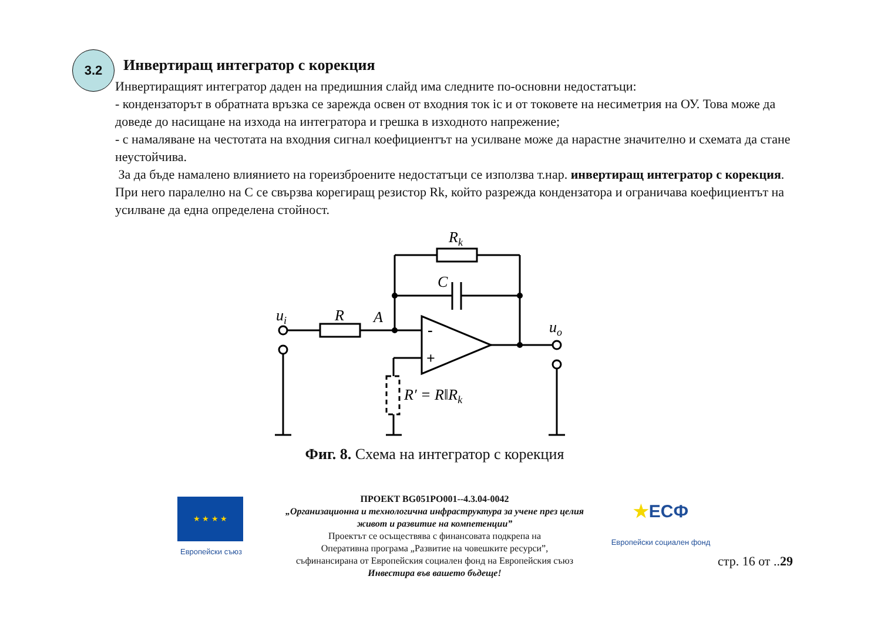3.2
Инвертиращ интегратор с корекция
Инвертиращият интегратор даден на предишния слайд има следните по-основни недостатъци:
- кондензаторът в обратната връзка се зарежда освен от входния ток ic и от токовете на несиметрия на ОУ. Това може да доведе до насищане на изхода на интегратора и грешка в изходното напрежение;
- с намаляване на честотата на входния сигнал коефициентът на усилване може да нарастне значително и схемата да стане неустойчива.
За да бъде намалено влиянието на гореизброените недостатъци се използва т.нар. инвертиращ интегратор с корекция. При него паралелно на C се свързва корегиращ резистор Rk, който разрежда кондензатора и ограничава коефициентът на усилване да една определена стойност.
Rk
C
ui
R
A
uo
-
+
R′ = R‖Rk
Фиг. 8. Схема на интегратор с корекция
★ ★ ★ ★
Европейски съюз
ПРОЕКТ BG051PO001--4.3.04-0042
„Организационна и технологична инфраструктура за учене през целия живот и развитие на компетенции”
Проектът се осъществява с финансовата подкрепа на
Оперативна програма „Развитие на човешките ресурси”,
съфинансирана от Европейския социален фонд на Европейския съюз
Инвестира във вашето бъдеще!
★ЕСФ
Европейски социален фонд
стр. 16 от ..29